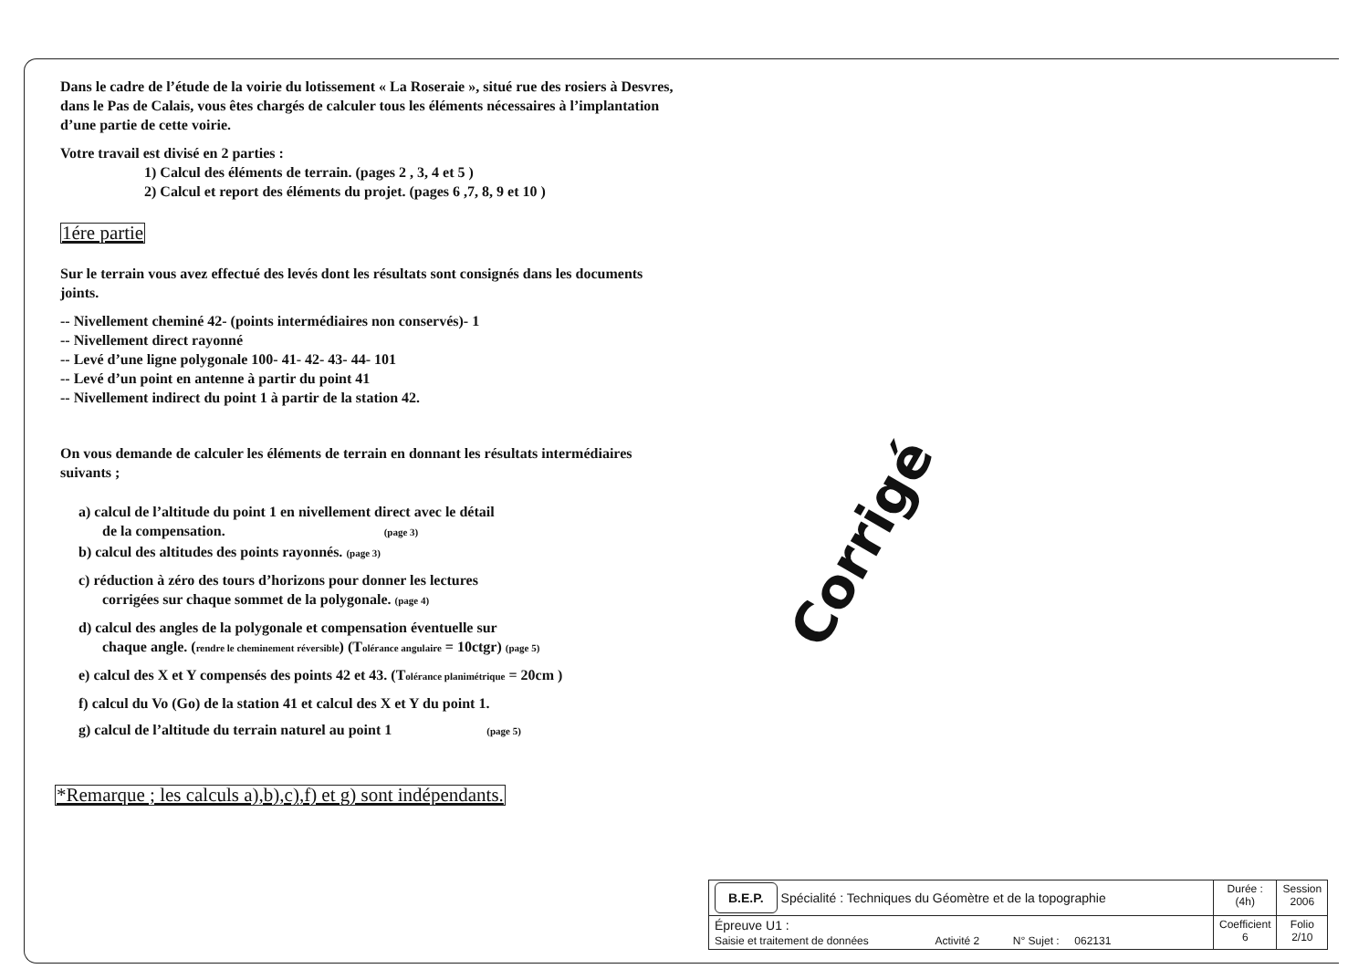Dans le cadre de l’étude de la voirie du lotissement « La Roseraie », situé rue des rosiers à Desvres, dans le Pas de Calais, vous êtes chargés de calculer tous les éléments nécessaires à l’implantation d’une partie de cette voirie.
Votre travail est divisé en 2 parties :
1) Calcul des éléments de terrain. (pages 2 , 3, 4 et 5 )
2) Calcul et report des éléments du projet. (pages 6 ,7, 8, 9 et 10 )
1ére partie
Sur le terrain vous avez effectué des levés dont les résultats sont consignés dans les documents joints.
-- Nivellement cheminé 42- (points intermédiaires non conservés)- 1
-- Nivellement direct rayonné
-- Levé d’une ligne polygonale 100- 41- 42- 43- 44- 101
-- Levé d’un point en antenne à partir du point 41
-- Nivellement indirect du point 1 à partir de la station 42.
On vous demande de calculer les éléments de terrain en donnant les résultats intermédiaires suivants ;
a) calcul de l’altitude du point 1 en nivellement direct avec le détail
de la compensation. (page 3)
b) calcul des altitudes des points rayonnés. (page 3)
c) réduction à zéro des tours d’horizons pour donner les lectures
corrigées sur chaque sommet de la polygonale. (page 4)
d) calcul des angles de la polygonale et compensation éventuelle sur
chaque angle. (rendre le cheminement réversible) (Tolérance angulaire = 10ctgr) (page 5)
e) calcul des X et Y compensés des points 42 et 43. (Tolérance planimétrique = 20cm )
f) calcul du Vo (Go) de la station 41 et calcul des X et Y du point 1.
g) calcul de l’altitude du terrain naturel au point 1 (page 5)
*Remarque ; les calculs a),b),c),f) et g) sont indépendants.
Corrigé
| B.E.P. Spécialité : Techniques du Géomètre et de la topographie | Durée : (4h) | Session 2006 |
| Épreuve U1 : Saisie et traitement de données Activité 2 N° Sujet : 062131 | Coefficient 6 | Folio 2/10 |